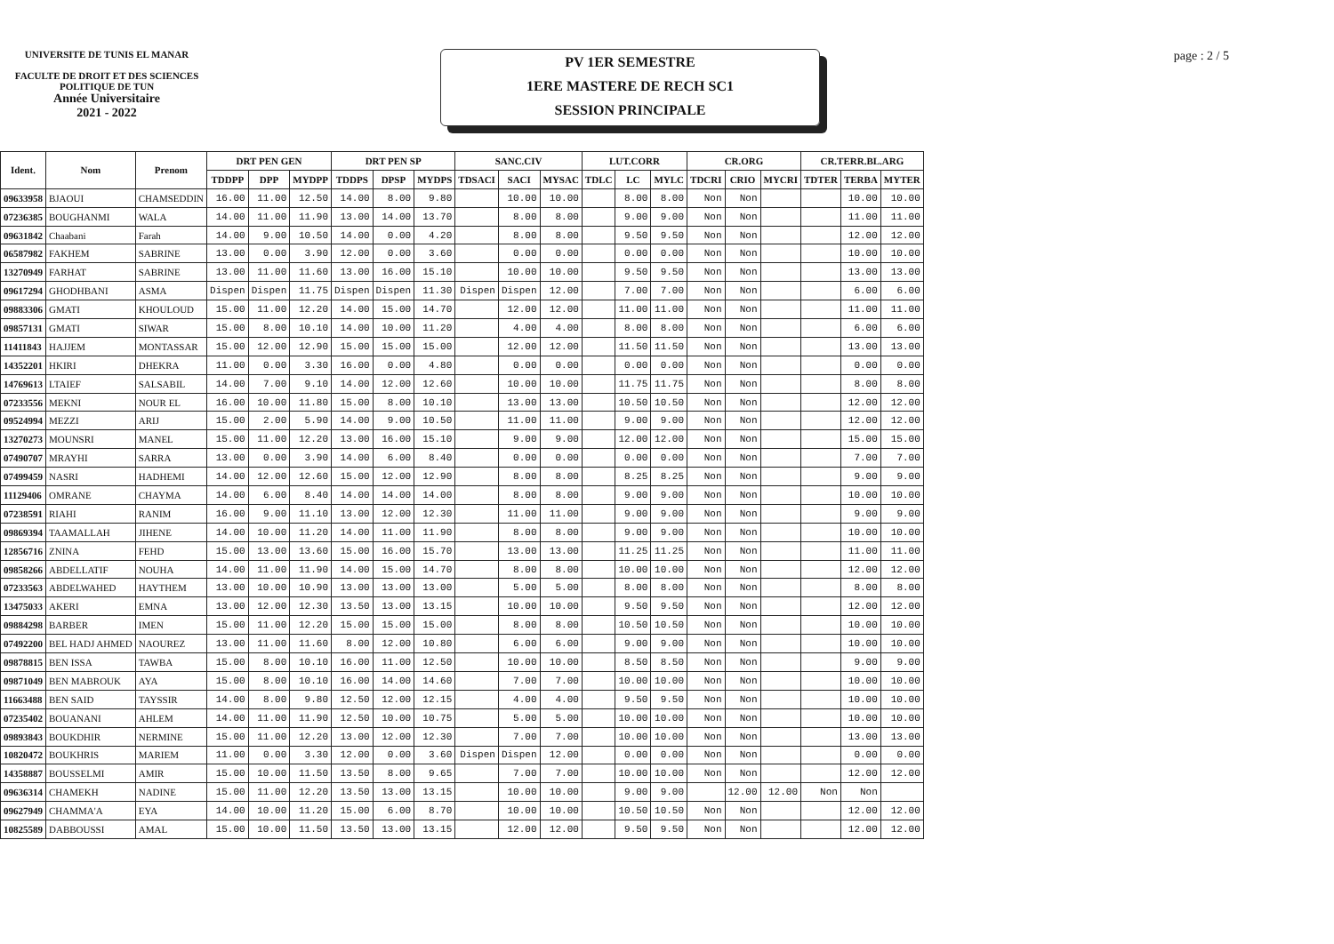UNIVERSITE DE TUNIS EL MANAR
FACULTE DE DROIT ET DES SCIENCES POLITIQUE DE TUN
Année Universitaire
2021 - 2022
PV 1ER SEMESTRE
1ERE MASTERE DE RECH SC1
SESSION PRINCIPALE
page : 2 / 5
| Ident. | Nom | Prenom | DRT PEN GEN | | | DRT PEN SP | | | SANC.CIV | | | LUT.CORR | | | CR.ORG | | | CR.TERR.BL.ARG | | |
| --- | --- | --- | --- | --- | --- | --- | --- | --- | --- | --- | --- | --- | --- | --- | --- | --- | --- | --- | --- | --- |
| | | | TDDPP | DPP | MYDPP | TDDPS | DPSP | MYDPS | TDSACI | SACI | MYSAC | TDLC | LC | MYLC | TDCRI | CRIO | MYCRI | TDTER | TERBA | MYTER |
| 09633958 | BJAOUI | CHAMSEDDIN | 16.00 | 11.00 | 12.50 | 14.00 | 8.00 | 9.80 | | 10.00 | 10.00 | | 8.00 | 8.00 | Non | Non | | | 10.00 | 10.00 |
| 07236385 | BOUGHANMI | WALA | 14.00 | 11.00 | 11.90 | 13.00 | 14.00 | 13.70 | | 8.00 | 8.00 | | 9.00 | 9.00 | Non | Non | | | 11.00 | 11.00 |
| 09631842 | Chaabani | Farah | 14.00 | 9.00 | 10.50 | 14.00 | 0.00 | 4.20 | | 8.00 | 8.00 | | 9.50 | 9.50 | Non | Non | | | 12.00 | 12.00 |
| 06587982 | FAKHEM | SABRINE | 13.00 | 0.00 | 3.90 | 12.00 | 0.00 | 3.60 | | 0.00 | 0.00 | | 0.00 | 0.00 | Non | Non | | | 10.00 | 10.00 |
| 13270949 | FARHAT | SABRINE | 13.00 | 11.00 | 11.60 | 13.00 | 16.00 | 15.10 | | 10.00 | 10.00 | | 9.50 | 9.50 | Non | Non | | | 13.00 | 13.00 |
| 09617294 | GHODHBANI | ASMA | Dispen | Dispen | 11.75 | Dispen | Dispen | 11.30 | Dispen | Dispen | 12.00 | | 7.00 | 7.00 | Non | Non | | | 6.00 | 6.00 |
| 09883306 | GMATI | KHOULOUD | 15.00 | 11.00 | 12.20 | 14.00 | 15.00 | 14.70 | | 12.00 | 12.00 | | 11.00 | 11.00 | Non | Non | | | 11.00 | 11.00 |
| 09857131 | GMATI | SIWAR | 15.00 | 8.00 | 10.10 | 14.00 | 10.00 | 11.20 | | 4.00 | 4.00 | | 8.00 | 8.00 | Non | Non | | | 6.00 | 6.00 |
| 11411843 | HAJJEM | MONTASSAR | 15.00 | 12.00 | 12.90 | 15.00 | 15.00 | 15.00 | | 12.00 | 12.00 | | 11.50 | 11.50 | Non | Non | | | 13.00 | 13.00 |
| 14352201 | HKIRI | DHEKRA | 11.00 | 0.00 | 3.30 | 16.00 | 0.00 | 4.80 | | 0.00 | 0.00 | | 0.00 | 0.00 | Non | Non | | | 0.00 | 0.00 |
| 14769613 | LTAIEF | SALSABIL | 14.00 | 7.00 | 9.10 | 14.00 | 12.00 | 12.60 | | 10.00 | 10.00 | | 11.75 | 11.75 | Non | Non | | | 8.00 | 8.00 |
| 07233556 | MEKNI | NOUR EL | 16.00 | 10.00 | 11.80 | 15.00 | 8.00 | 10.10 | | 13.00 | 13.00 | | 10.50 | 10.50 | Non | Non | | | 12.00 | 12.00 |
| 09524994 | MEZZI | ARIJ | 15.00 | 2.00 | 5.90 | 14.00 | 9.00 | 10.50 | | 11.00 | 11.00 | | 9.00 | 9.00 | Non | Non | | | 12.00 | 12.00 |
| 13270273 | MOUNSRI | MANEL | 15.00 | 11.00 | 12.20 | 13.00 | 16.00 | 15.10 | | 9.00 | 9.00 | | 12.00 | 12.00 | Non | Non | | | 15.00 | 15.00 |
| 07490707 | MRAYHI | SARRA | 13.00 | 0.00 | 3.90 | 14.00 | 6.00 | 8.40 | | 0.00 | 0.00 | | 0.00 | 0.00 | Non | Non | | | 7.00 | 7.00 |
| 07499459 | NASRI | HADHEMI | 14.00 | 12.00 | 12.60 | 15.00 | 12.00 | 12.90 | | 8.00 | 8.00 | | 8.25 | 8.25 | Non | Non | | | 9.00 | 9.00 |
| 11129406 | OMRANE | CHAYMA | 14.00 | 6.00 | 8.40 | 14.00 | 14.00 | 14.00 | | 8.00 | 8.00 | | 9.00 | 9.00 | Non | Non | | | 10.00 | 10.00 |
| 07238591 | RIAHI | RANIM | 16.00 | 9.00 | 11.10 | 13.00 | 12.00 | 12.30 | | 11.00 | 11.00 | | 9.00 | 9.00 | Non | Non | | | 9.00 | 9.00 |
| 09869394 | TAAMALLAH | JIHENE | 14.00 | 10.00 | 11.20 | 14.00 | 11.00 | 11.90 | | 8.00 | 8.00 | | 9.00 | 9.00 | Non | Non | | | 10.00 | 10.00 |
| 12856716 | ZNINA | FEHD | 15.00 | 13.00 | 13.60 | 15.00 | 16.00 | 15.70 | | 13.00 | 13.00 | | 11.25 | 11.25 | Non | Non | | | 11.00 | 11.00 |
| 09858266 | ABDELLATIF | NOUHA | 14.00 | 11.00 | 11.90 | 14.00 | 15.00 | 14.70 | | 8.00 | 8.00 | | 10.00 | 10.00 | Non | Non | | | 12.00 | 12.00 |
| 07233563 | ABDELWAHED | HAYTHEM | 13.00 | 10.00 | 10.90 | 13.00 | 13.00 | 13.00 | | 5.00 | 5.00 | | 8.00 | 8.00 | Non | Non | | | 8.00 | 8.00 |
| 13475033 | AKERI | EMNA | 13.00 | 12.00 | 12.30 | 13.50 | 13.00 | 13.15 | | 10.00 | 10.00 | | 9.50 | 9.50 | Non | Non | | | 12.00 | 12.00 |
| 09884298 | BARBER | IMEN | 15.00 | 11.00 | 12.20 | 15.00 | 15.00 | 15.00 | | 8.00 | 8.00 | | 10.50 | 10.50 | Non | Non | | | 10.00 | 10.00 |
| 07492200 | BEL HADJ AHMED | NAOUREZ | 13.00 | 11.00 | 11.60 | 8.00 | 12.00 | 10.80 | | 6.00 | 6.00 | | 9.00 | 9.00 | Non | Non | | | 10.00 | 10.00 |
| 09878815 | BEN ISSA | TAWBA | 15.00 | 8.00 | 10.10 | 16.00 | 11.00 | 12.50 | | 10.00 | 10.00 | | 8.50 | 8.50 | Non | Non | | | 9.00 | 9.00 |
| 09871049 | BEN MABROUK | AYA | 15.00 | 8.00 | 10.10 | 16.00 | 14.00 | 14.60 | | 7.00 | 7.00 | | 10.00 | 10.00 | Non | Non | | | 10.00 | 10.00 |
| 11663488 | BEN SAID | TAYSSIR | 14.00 | 8.00 | 9.80 | 12.50 | 12.00 | 12.15 | | 4.00 | 4.00 | | 9.50 | 9.50 | Non | Non | | | 10.00 | 10.00 |
| 07235402 | BOUANANI | AHLEM | 14.00 | 11.00 | 11.90 | 12.50 | 10.00 | 10.75 | | 5.00 | 5.00 | | 10.00 | 10.00 | Non | Non | | | 10.00 | 10.00 |
| 09893843 | BOUKDHIR | NERMINE | 15.00 | 11.00 | 12.20 | 13.00 | 12.00 | 12.30 | | 7.00 | 7.00 | | 10.00 | 10.00 | Non | Non | | | 13.00 | 13.00 |
| 10820472 | BOUKHRIS | MARIEM | 11.00 | 0.00 | 3.30 | 12.00 | 0.00 | 3.60 | Dispen | Dispen | 12.00 | | 0.00 | 0.00 | Non | Non | | | 0.00 | 0.00 |
| 14358887 | BOUSSELMI | AMIR | 15.00 | 10.00 | 11.50 | 13.50 | 8.00 | 9.65 | | 7.00 | 7.00 | | 10.00 | 10.00 | Non | Non | | | 12.00 | 12.00 |
| 09636314 | CHAMEKH | NADINE | 15.00 | 11.00 | 12.20 | 13.50 | 13.00 | 13.15 | | 10.00 | 10.00 | | 9.00 | 9.00 | | 12.00 | 12.00 | Non | Non | |
| 09627949 | CHAMMA'A | EYA | 14.00 | 10.00 | 11.20 | 15.00 | 6.00 | 8.70 | | 10.00 | 10.00 | | 10.50 | 10.50 | Non | Non | | | 12.00 | 12.00 |
| 10825589 | DABBOUSSI | AMAL | 15.00 | 10.00 | 11.50 | 13.50 | 13.00 | 13.15 | | 12.00 | 12.00 | | 9.50 | 9.50 | Non | Non | | | 12.00 | 12.00 |